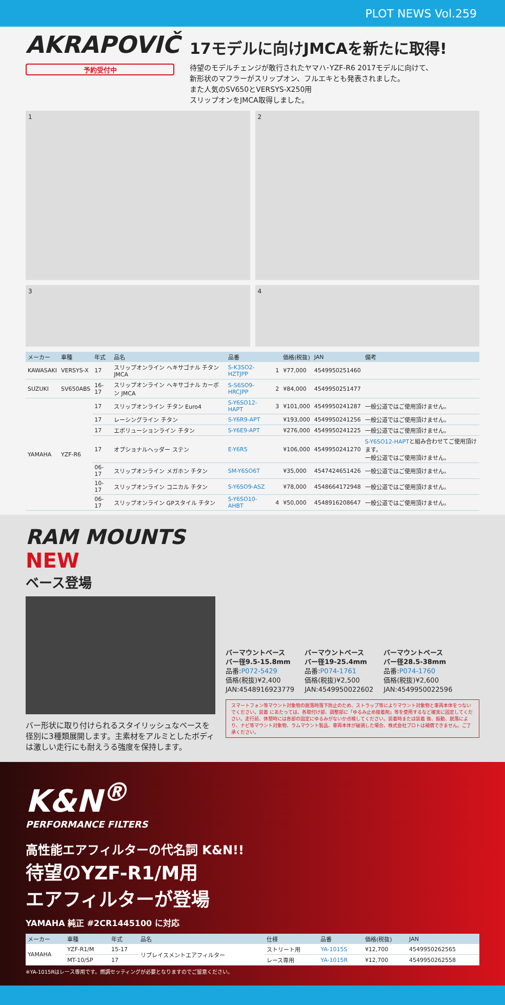PLOT NEWS Vol.259
AKRAPOVIČ
予約受付中
17モデルに向けJMCAを新たに取得!
待望のモデルチェンジが敢行されたヤマハ･YZF-R6 2017モデルに向けて、
新形状のマフラーがスリップオン、フルエキとも発表されました。
また人気のSV650とVERSYS-X250用
スリップオンをJMCA取得しました。
1 2
3 4
| メーカー | 車種 | 年式 | 品名 | 品番 | | 価格(税抜) | JAN | 備考 |
| --- | --- | --- | --- | --- | --- | --- | --- | --- |
| KAWASAKI | VERSYS-X | 17 | スリップオンライン ヘキサゴナル チタン JMCA | S-K3SO2-HZTJPP | 1 | ¥77,000 | 4549950251460 | |
| SUZUKI | SV650ABS | 16-17 | スリップオンライン ヘキサゴナル カーボン JMCA | S-S6SO9-HRCJPP | 2 | ¥84,000 | 4549950251477 | |
| YAMAHA | YZF-R6 | 17 | スリップオンライン チタン Euro4 | S-Y6SO12-HAPT | 3 | ¥101,000 | 4549950241287 | 一般公道ではご使用頂けません。 |
| | | 17 | レーシングライン チタン | S-Y6R9-APT | | ¥193,000 | 4549950241256 | 一般公道ではご使用頂けません。 |
| | | 17 | エボリューションライン チタン | S-Y6E9-APT | | ¥276,000 | 4549950241225 | 一般公道ではご使用頂けません。 |
| | | 17 | オプショナルヘッダー ステン | E-Y6R5 | | ¥106,000 | 4549950241270 | S-Y6SO12-HAPT と組み合わせてご使用頂けます。 一般公道ではご使用頂けません。 |
| | | 06-17 | スリップオンライン メガホン チタン | SM-Y6SO6T | | ¥35,000 | 4547424651426 | 一般公道ではご使用頂けません。 |
| | | 10-17 | スリップオンライン コニカル チタン | S-Y6SO9-ASZ | | ¥78,000 | 4548664172948 | 一般公道ではご使用頂けません。 |
| | | 06-17 | スリップオンライン GPスタイル チタン | S-Y6SO10-AHBT | 4 | ¥50,000 | 4548916208647 | 一般公道ではご使用頂けません。 |
RAM MOUNTS NEW
ベース登場
バー形状に取り付けられるスタイリッシュなベースを径別に3種類展開します。主素材をアルミとしたボディは激しい走行にも耐えうる強度を保持します。
バーマウントベース
バー径9.5-15.8mm
品番:P072-5429
価格(税抜)¥2,400
JAN:4548916923779
バーマウントベース
バー径19-25.4mm
品番:P074-1761
価格(税抜)¥2,500
JAN:4549950022602
バーマウントベース
バー径28.5-38mm
品番:P074-1760
価格(税抜)¥2,600
JAN:4549950022596
スマートフォン等マウント対象物の脱落時落下防止のため、ストラップ等によりマウント対象物と車両本体をつないでください。装着 にあたっては、各取付け部、調整部に「ゆるみ止め接着剤」等を使用するなど確実に固定してください。走行前、休憩時には各部の固定にゆるみがないか点検してください。装着時または装着 後、振動、脱落により、ナビ等マウント対象物、ラムマウント製品、車両本体が破損した場合、株式会社プロトは補償できません。ご了承ください。
K&N<sup>®</sup>
PERFORMANCE FILTERS
高性能エアフィルターの代名詞 K&N!!
待望のYZF-R1/M用
エアフィルターが登場
YAMAHA 純正 #2CR1445100 に対応
| メーカー | 車種 | 年式 | 品名 | 仕様 | 品番 | 価格(税抜) | JAN |
| --- | --- | --- | --- | --- | --- | --- | --- |
| YAMAHA | YZF-R1/M | 15-17 | リプレイスメントエアフィルター | ストリート用 | YA-1015S | ¥12,700 | 4549950262565 |
| | MT-10/SP | 17 | | レース専用 | YA-1015R | ¥12,700 | 4549950262558 |
※YA-1015Rはレース専用です。燃調セッティングが必要となりますのでご留意ください。